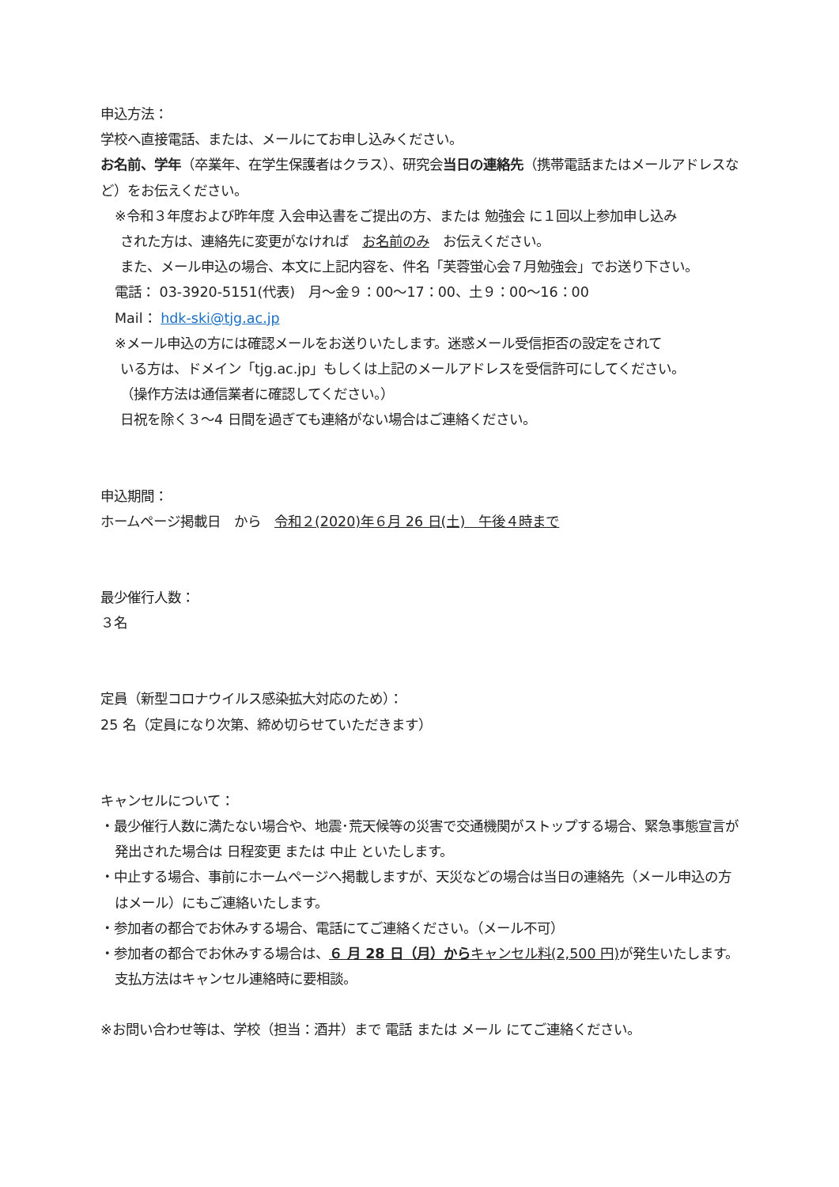申込方法：
学校へ直接電話、または、メールにてお申し込みください。
お名前、学年（卒業年、在学生保護者はクラス）、研究会当日の連絡先（携帯電話またはメールアドレスなど）をお伝えください。
※令和３年度および昨年度 入会申込書をご提出の方、または 勉強会 に１回以上参加申し込み
された方は、連絡先に変更がなければ　お名前のみ　お伝えください。
また、メール申込の場合、本文に上記内容を、件名「芙蓉蛍心会７月勉強会」でお送り下さい。
電話： 03-3920-5151(代表)　月～金９：00～17：00、土９：00～16：00
Mail： hdk-ski@tjg.ac.jp
※メール申込の方には確認メールをお送りいたします。迷惑メール受信拒否の設定をされて
いる方は、ドメイン「tjg.ac.jp」もしくは上記のメールアドレスを受信許可にしてください。
（操作方法は通信業者に確認してください。）
日祝を除く３～4 日間を過ぎても連絡がない場合はご連絡ください。
申込期間：
ホームページ掲載日　から　令和２(2020)年６月 26 日(土)　午後４時まで
最少催行人数：
３名
定員（新型コロナウイルス感染拡大対応のため）：
25 名（定員になり次第、締め切らせていただきます）
キャンセルについて：
・最少催行人数に満たない場合や、地震･荒天候等の災害で交通機関がストップする場合、緊急事態宣言が発出された場合は 日程変更 または 中止 といたします。
・中止する場合、事前にホームページへ掲載しますが、天災などの場合は当日の連絡先（メール申込の方はメール）にもご連絡いたします。
・参加者の都合でお休みする場合、電話にてご連絡ください。（メール不可）
・参加者の都合でお休みする場合は、６ 月 28 日（月）からキャンセル料(2,500 円) が発生いたします。支払方法はキャンセル連絡時に要相談。
※お問い合わせ等は、学校（担当：酒井）まで 電話 または メール にてご連絡ください。